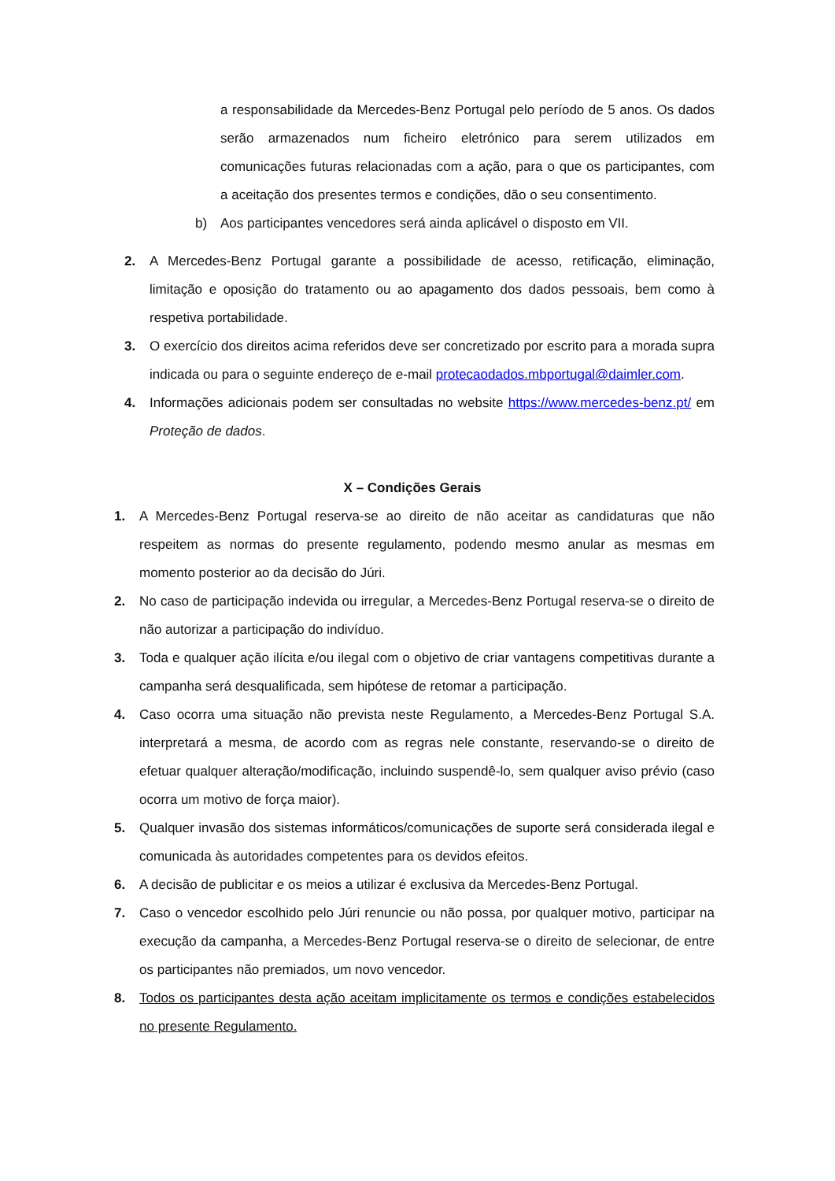a responsabilidade da Mercedes-Benz Portugal pelo período de 5 anos. Os dados serão armazenados num ficheiro eletrónico para serem utilizados em comunicações futuras relacionadas com a ação, para o que os participantes, com a aceitação dos presentes termos e condições, dão o seu consentimento.
b) Aos participantes vencedores será ainda aplicável o disposto em VII.
2. A Mercedes-Benz Portugal garante a possibilidade de acesso, retificação, eliminação, limitação e oposição do tratamento ou ao apagamento dos dados pessoais, bem como à respetiva portabilidade.
3. O exercício dos direitos acima referidos deve ser concretizado por escrito para a morada supra indicada ou para o seguinte endereço de e-mail protecaodados.mbportugal@daimler.com.
4. Informações adicionais podem ser consultadas no website https://www.mercedes-benz.pt/ em Proteção de dados.
X – Condições Gerais
1. A Mercedes-Benz Portugal reserva-se ao direito de não aceitar as candidaturas que não respeitem as normas do presente regulamento, podendo mesmo anular as mesmas em momento posterior ao da decisão do Júri.
2. No caso de participação indevida ou irregular, a Mercedes-Benz Portugal reserva-se o direito de não autorizar a participação do indivíduo.
3. Toda e qualquer ação ilícita e/ou ilegal com o objetivo de criar vantagens competitivas durante a campanha será desqualificada, sem hipótese de retomar a participação.
4. Caso ocorra uma situação não prevista neste Regulamento, a Mercedes-Benz Portugal S.A. interpretará a mesma, de acordo com as regras nele constante, reservando-se o direito de efetuar qualquer alteração/modificação, incluindo suspendê-lo, sem qualquer aviso prévio (caso ocorra um motivo de força maior).
5. Qualquer invasão dos sistemas informáticos/comunicações de suporte será considerada ilegal e comunicada às autoridades competentes para os devidos efeitos.
6. A decisão de publicitar e os meios a utilizar é exclusiva da Mercedes-Benz Portugal.
7. Caso o vencedor escolhido pelo Júri renuncie ou não possa, por qualquer motivo, participar na execução da campanha, a Mercedes-Benz Portugal reserva-se o direito de selecionar, de entre os participantes não premiados, um novo vencedor.
8. Todos os participantes desta ação aceitam implicitamente os termos e condições estabelecidos no presente Regulamento.